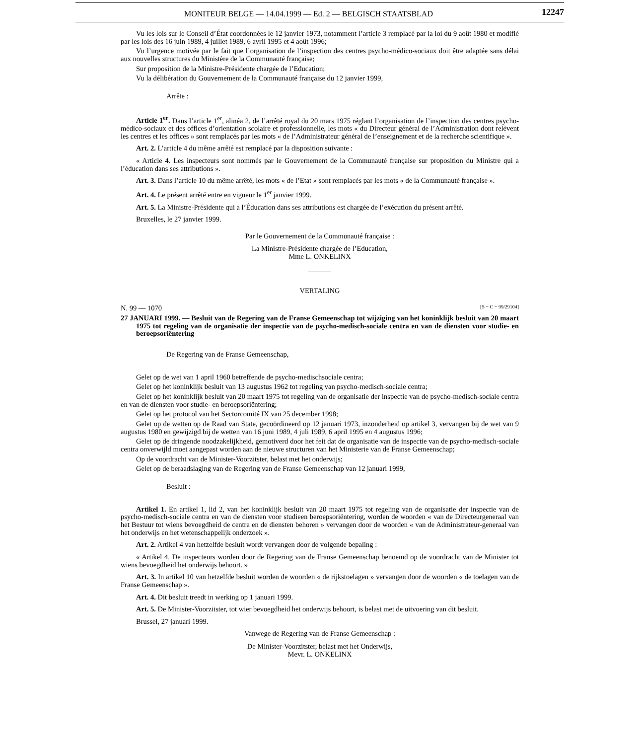MONITEUR BELGE — 14.04.1999 — Ed. 2 — BELGISCH STAATSBLAD
12247
Vu les lois sur le Conseil d’État coordonnées le 12 janvier 1973, notamment l’article 3 remplacé par la loi du 9 août 1980 et modifié par les lois des 16 juin 1989, 4 juillet 1989, 6 avril 1995 et 4 août 1996;
Vu l’urgence motivée par le fait que l’organisation de l’inspection des centres psycho-médico-sociaux doit être adaptée sans délai aux nouvelles structures du Ministère de la Communauté française;
Sur proposition de la Ministre-Présidente chargée de l’Education;
Vu la délibération du Gouvernement de la Communauté française du 12 janvier 1999,
Arrête :
Article 1<sup>er</sup>. Dans l’article 1<sup>er</sup>, alinéa 2, de l’arrêté royal du 20 mars 1975 réglant l’organisation de l’inspection des centres psycho-médico-sociaux et des offices d’orientation scolaire et professionnelle, les mots « du Directeur général de l’Administration dont relèvent les centres et les offices » sont remplacés par les mots « de l’Administrateur général de l’enseignement et de la recherche scientifique ».
Art. 2. L’article 4 du même arrêté est remplacé par la disposition suivante :
« Article 4. Les inspecteurs sont nommés par le Gouvernement de la Communauté française sur proposition du Ministre qui a l’éducation dans ses attributions ».
Art. 3. Dans l’article 10 du même arrêté, les mots « de l’Etat » sont remplacés par les mots « de la Communauté française ».
Art. 4. Le présent arrêté entre en vigueur le 1<sup>er</sup> janvier 1999.
Art. 5. La Ministre-Présidente qui a l’Éducation dans ses attributions est chargée de l’exécution du présent arrêté.
Bruxelles, le 27 janvier 1999.
Par le Gouvernement de la Communauté française :
La Ministre-Présidente chargée de l’Education,
Mme L. ONKELINX
VERTALING
N. 99 — 1070 [S − C − 99/29104]
27 JANUARI 1999. — Besluit van de Regering van de Franse Gemeenschap tot wijziging van het koninklijk besluit van 20 maart 1975 tot regeling van de organisatie der inspectie van de psycho-medisch-sociale centra en van de diensten voor studie- en beroepsoriëntering
De Regering van de Franse Gemeenschap,
Gelet op de wet van 1 april 1960 betreffende de psycho-medischsociale centra;
Gelet op het koninklijk besluit van 13 augustus 1962 tot regeling van psycho-medisch-sociale centra;
Gelet op het koninklijk besluit van 20 maart 1975 tot regeling van de organisatie der inspectie van de psycho-medisch-sociale centra en van de diensten voor studie- en beroepsoriëntering;
Gelet op het protocol van het Sectorcomité IX van 25 december 1998;
Gelet op de wetten op de Raad van State, gecoördineerd op 12 januari 1973, inzonderheid op artikel 3, vervangen bij de wet van 9 augustus 1980 en gewijzigd bij de wetten van 16 juni 1989, 4 juli 1989, 6 april 1995 en 4 augustus 1996;
Gelet op de dringende noodzakelijkheid, gemotiverd door het feit dat de organisatie van de inspectie van de psycho-medisch-sociale centra onverwijld moet aangepast worden aan de nieuwe structuren van het Ministerie van de Franse Gemeenschap;
Op de voordracht van de Minister-Voorzitster, belast met het onderwijs;
Gelet op de beraadslaging van de Regering van de Franse Gemeenschap van 12 januari 1999,
Besluit :
Artikel 1. En artikel 1, lid 2, van het koninklijk besluit van 20 maart 1975 tot regeling van de organisatie der inspectie van de psycho-medisch-sociale centra en van de diensten voor studieen beroepsoriëntering, worden de woorden « van de Directeurgeneraal van het Bestuur tot wiens bevoegdheid de centra en de diensten behoren » vervangen door de woorden « van de Administrateur-generaal van het onderwijs en het wetenschappelijk onderzoek ».
Art. 2. Artikel 4 van hetzelfde besluit wordt vervangen door de volgende bepaling :
« Artikel 4. De inspecteurs worden door de Regering van de Franse Gemeenschap benoemd op de voordracht van de Minister tot wiens bevoegdheid het onderwijs behoort. »
Art. 3. In artikel 10 van hetzelfde besluit worden de woorden « de rijkstoelagen » vervangen door de woorden « de toelagen van de Franse Gemeenschap ».
Art. 4. Dit besluit treedt in werking op 1 januari 1999.
Art. 5. De Minister-Voorzitster, tot wier bevoegdheid het onderwijs behoort, is belast met de uitvoering van dit besluit.
Brussel, 27 januari 1999.
Vanwege de Regering van de Franse Gemeenschap :
De Minister-Voorzitster, belast met het Onderwijs,
Mevr. L. ONKELINX